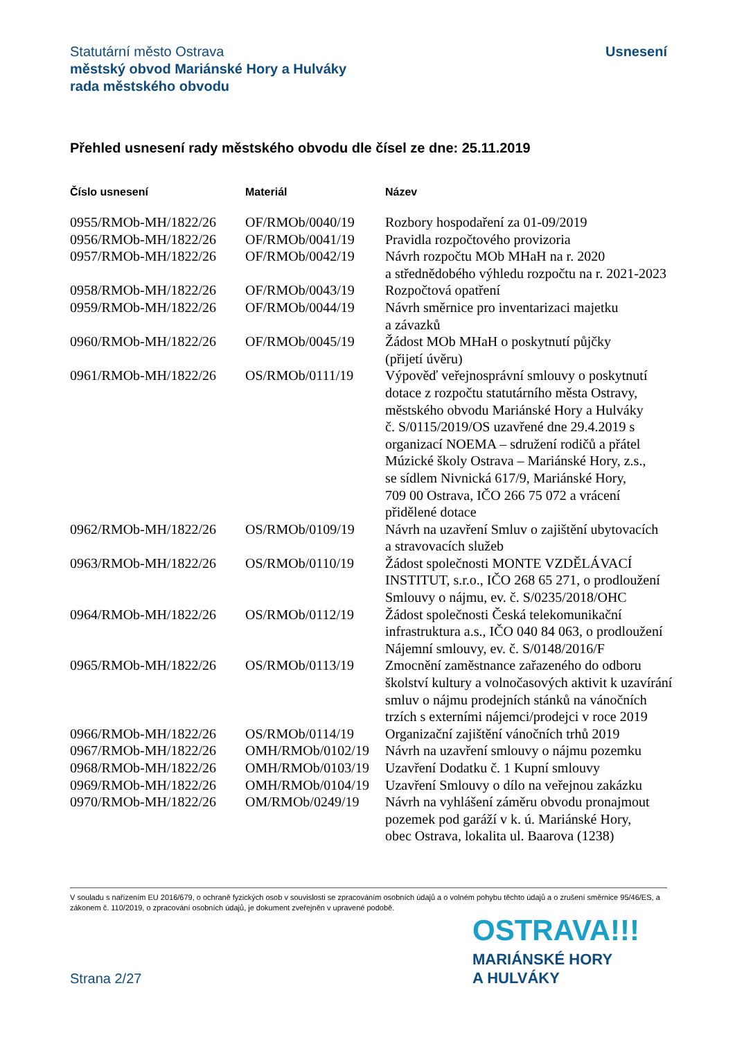Usnesení Statutární město Ostrava
městský obvod Mariánské Hory a Hulváky
rada městského obvodu
Přehled usnesení rady městského obvodu dle čísel ze dne: 25.11.2019
| Číslo usnesení | Materiál | Název |
| --- | --- | --- |
| 0955/RMOb-MH/1822/26 | OF/RMOb/0040/19 | Rozbory hospodaření za 01-09/2019 |
| 0956/RMOb-MH/1822/26 | OF/RMOb/0041/19 | Pravidla rozpočtového provizoria |
| 0957/RMOb-MH/1822/26 | OF/RMOb/0042/19 | Návrh rozpočtu MOb MHaH na r. 2020 a střednědobého výhledu rozpočtu na r. 2021-2023 |
| 0958/RMOb-MH/1822/26 | OF/RMOb/0043/19 | Rozpočtová opatření |
| 0959/RMOb-MH/1822/26 | OF/RMOb/0044/19 | Návrh směrnice pro inventarizaci majetku a závazků |
| 0960/RMOb-MH/1822/26 | OF/RMOb/0045/19 | Žádost MOb MHaH o poskytnutí půjčky (přijetí úvěru) |
| 0961/RMOb-MH/1822/26 | OS/RMOb/0111/19 | Výpověď veřejnosprávní smlouvy o poskytnutí dotace z rozpočtu statutárního města Ostravy, městského obvodu Mariánské Hory a Hulváky č. S/0115/2019/OS uzavřené dne 29.4.2019 s organizací NOEMA – sdružení rodičů a přátel Múzické školy Ostrava – Mariánské Hory, z.s., se sídlem Nivnická 617/9, Mariánské Hory, 709 00 Ostrava, IČO 266 75 072 a vrácení přidělené dotace |
| 0962/RMOb-MH/1822/26 | OS/RMOb/0109/19 | Návrh na uzavření Smluv o zajištění ubytovacích a stravovacích služeb |
| 0963/RMOb-MH/1822/26 | OS/RMOb/0110/19 | Žádost společnosti MONTE VZDĚLÁVACÍ INSTITUT, s.r.o., IČO 268 65 271, o prodloužení Smlouvy o nájmu, ev. č. S/0235/2018/OHC |
| 0964/RMOb-MH/1822/26 | OS/RMOb/0112/19 | Žádost společnosti Česká telekomunikační infrastruktura a.s., IČO 040 84 063, o prodloužení Nájemní smlouvy, ev. č. S/0148/2016/F |
| 0965/RMOb-MH/1822/26 | OS/RMOb/0113/19 | Zmocnění zaměstnance zařazeného do odboru školství kultury a volnočasových aktivit k uzavírání smluv o nájmu prodejních stánků na vánočních trzích s externími nájemci/prodejci v roce 2019 |
| 0966/RMOb-MH/1822/26 | OS/RMOb/0114/19 | Organizační zajištění vánočních trhů 2019 |
| 0967/RMOb-MH/1822/26 | OMH/RMOb/0102/19 | Návrh na uzavření smlouvy o nájmu pozemku |
| 0968/RMOb-MH/1822/26 | OMH/RMOb/0103/19 | Uzavření Dodatku č. 1 Kupní smlouvy |
| 0969/RMOb-MH/1822/26 | OMH/RMOb/0104/19 | Uzavření Smlouvy o dílo na veřejnou zakázku |
| 0970/RMOb-MH/1822/26 | OM/RMOb/0249/19 | Návrh na vyhlášení záměru obvodu pronajmout pozemek pod garáží v k. ú. Mariánské Hory, obec Ostrava, lokalita ul. Baarova (1238) |
V souladu s nařízením EU 2016/679, o ochraně fyzických osob v souvislosti se zpracováním osobních údajů a o volném pohybu těchto údajů a o zrušení směrnice 95/46/ES, a zákonem č. 110/2019, o zpracování osobních údajů, je dokument zveřejněn v upravené podobě.
OSTRAVA!!!
MARIÁNSKÉ HORY
A HULVÁKY
Strana 2/27